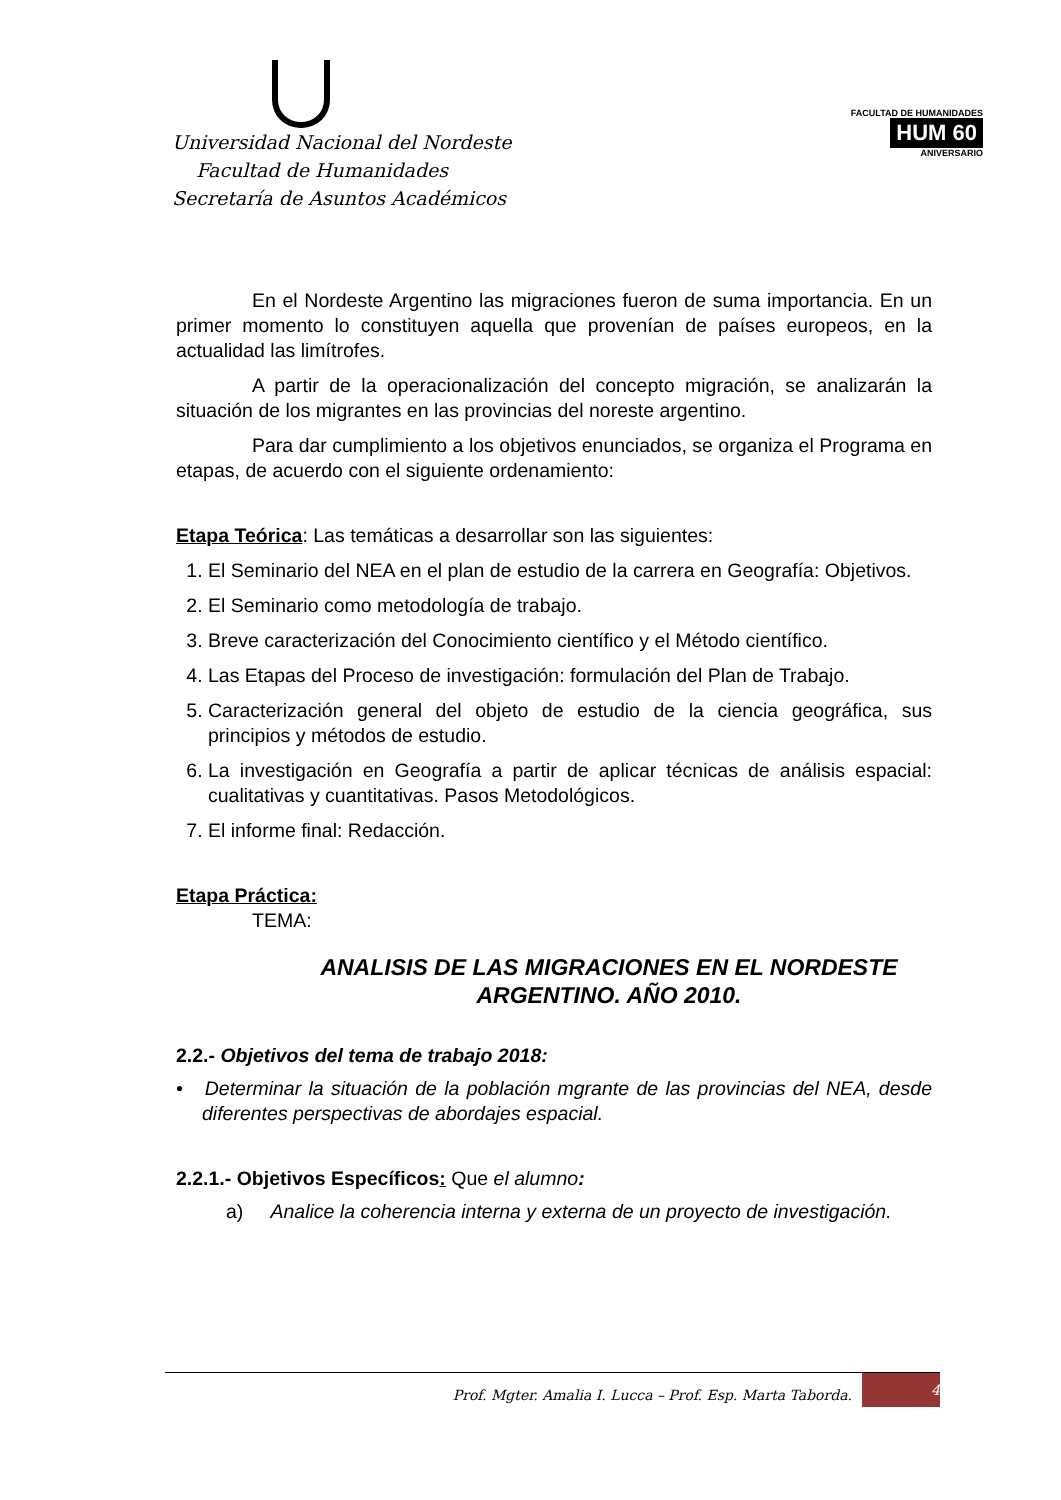Universidad Nacional del Nordeste
Facultad de Humanidades
Secretaría de Asuntos Académicos
FACULTAD DE HUMANIDADES
HUM 60
ANIVERSARIO
En el Nordeste Argentino las migraciones fueron de suma importancia. En un primer momento lo constituyen aquella que provenían de países europeos, en la actualidad las limítrofes.
A partir de la operacionalización del concepto migración, se analizarán la situación de los migrantes en las provincias del noreste argentino.
Para dar cumplimiento a los objetivos enunciados, se organiza el Programa en etapas, de acuerdo con el siguiente ordenamiento:
Etapa Teórica: Las temáticas a desarrollar son las siguientes:
1. El Seminario del NEA en el plan de estudio de la carrera en Geografía: Objetivos.
2. El Seminario como metodología de trabajo.
3. Breve caracterización del Conocimiento científico y el Método científico.
4. Las Etapas del Proceso de investigación: formulación del Plan de Trabajo.
5. Caracterización general del objeto de estudio de la ciencia geográfica, sus principios y métodos de estudio.
6. La investigación en Geografía a partir de aplicar técnicas de análisis espacial: cualitativas y cuantitativas. Pasos Metodológicos.
7. El informe final: Redacción.
Etapa Práctica:
TEMA:
ANALISIS DE LAS MIGRACIONES EN EL NORDESTE ARGENTINO. AÑO 2010.
2.2.- Objetivos del tema de trabajo 2018:
• Determinar la situación de la población mgrante de las provincias del NEA, desde diferentes perspectivas de abordajes espacial.
2.2.1.- Objetivos Específicos: Que el alumno:
a) Analice la coherencia interna y externa de un proyecto de investigación.
Prof. Mgter. Amalia I. Lucca – Prof. Esp. Marta Taborda. 4